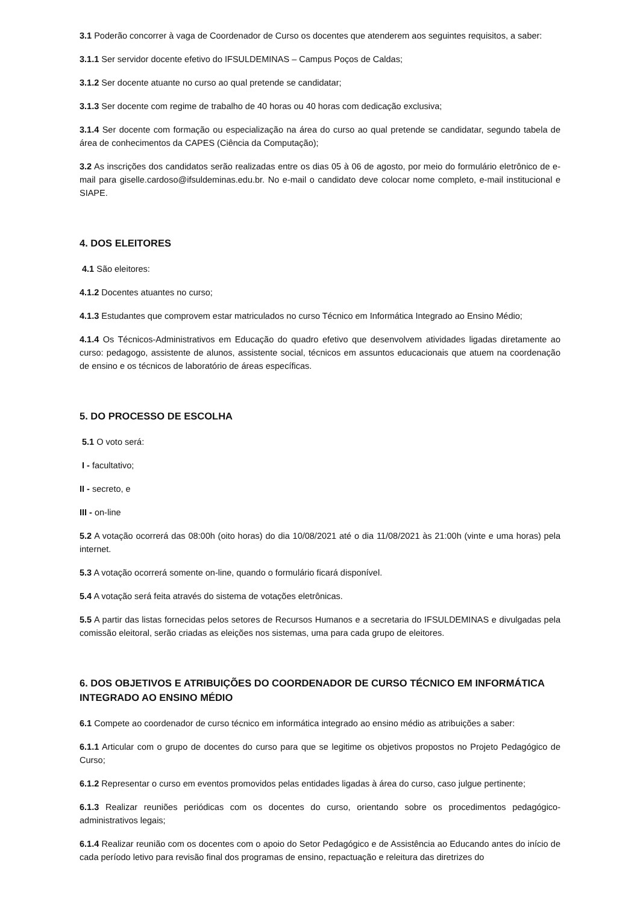3.1 Poderão concorrer à vaga de Coordenador de Curso os docentes que atenderem aos seguintes requisitos, a saber:
3.1.1 Ser servidor docente efetivo do IFSULDEMINAS – Campus Poços de Caldas;
3.1.2 Ser docente atuante no curso ao qual pretende se candidatar;
3.1.3 Ser docente com regime de trabalho de 40 horas ou 40 horas com dedicação exclusiva;
3.1.4 Ser docente com formação ou especialização na área do curso ao qual pretende se candidatar, segundo tabela de área de conhecimentos da CAPES (Ciência da Computação);
3.2 As inscrições dos candidatos serão realizadas entre os dias 05 à 06 de agosto, por meio do formulário eletrônico de e-mail para giselle.cardoso@ifsuldeminas.edu.br. No e-mail o candidato deve colocar nome completo, e-mail institucional e SIAPE.
4. DOS ELEITORES
4.1 São eleitores:
4.1.2 Docentes atuantes no curso;
4.1.3 Estudantes que comprovem estar matriculados no curso Técnico em Informática Integrado ao Ensino Médio;
4.1.4 Os Técnicos-Administrativos em Educação do quadro efetivo que desenvolvem atividades ligadas diretamente ao curso: pedagogo, assistente de alunos, assistente social, técnicos em assuntos educacionais que atuem na coordenação de ensino e os técnicos de laboratório de áreas específicas.
5. DO PROCESSO DE ESCOLHA
5.1 O voto será:
I - facultativo;
II - secreto, e
III - on-line
5.2 A votação ocorrerá das 08:00h (oito horas) do dia 10/08/2021 até o dia 11/08/2021 às 21:00h (vinte e uma horas) pela internet.
5.3 A votação ocorrerá somente on-line, quando o formulário ficará disponível.
5.4 A votação será feita através do sistema de votações eletrônicas.
5.5 A partir das listas fornecidas pelos setores de Recursos Humanos e a secretaria do IFSULDEMINAS e divulgadas pela comissão eleitoral, serão criadas as eleições nos sistemas, uma para cada grupo de eleitores.
6. DOS OBJETIVOS E ATRIBUIÇÕES DO COORDENADOR DE CURSO TÉCNICO EM INFORMÁTICA INTEGRADO AO ENSINO MÉDIO
6.1 Compete ao coordenador de curso técnico em informática integrado ao ensino médio as atribuições a saber:
6.1.1 Articular com o grupo de docentes do curso para que se legitime os objetivos propostos no Projeto Pedagógico de Curso;
6.1.2 Representar o curso em eventos promovidos pelas entidades ligadas à área do curso, caso julgue pertinente;
6.1.3 Realizar reuniões periódicas com os docentes do curso, orientando sobre os procedimentos pedagógico-administrativos legais;
6.1.4 Realizar reunião com os docentes com o apoio do Setor Pedagógico e de Assistência ao Educando antes do início de cada período letivo para revisão final dos programas de ensino, repactuação e releitura das diretrizes do